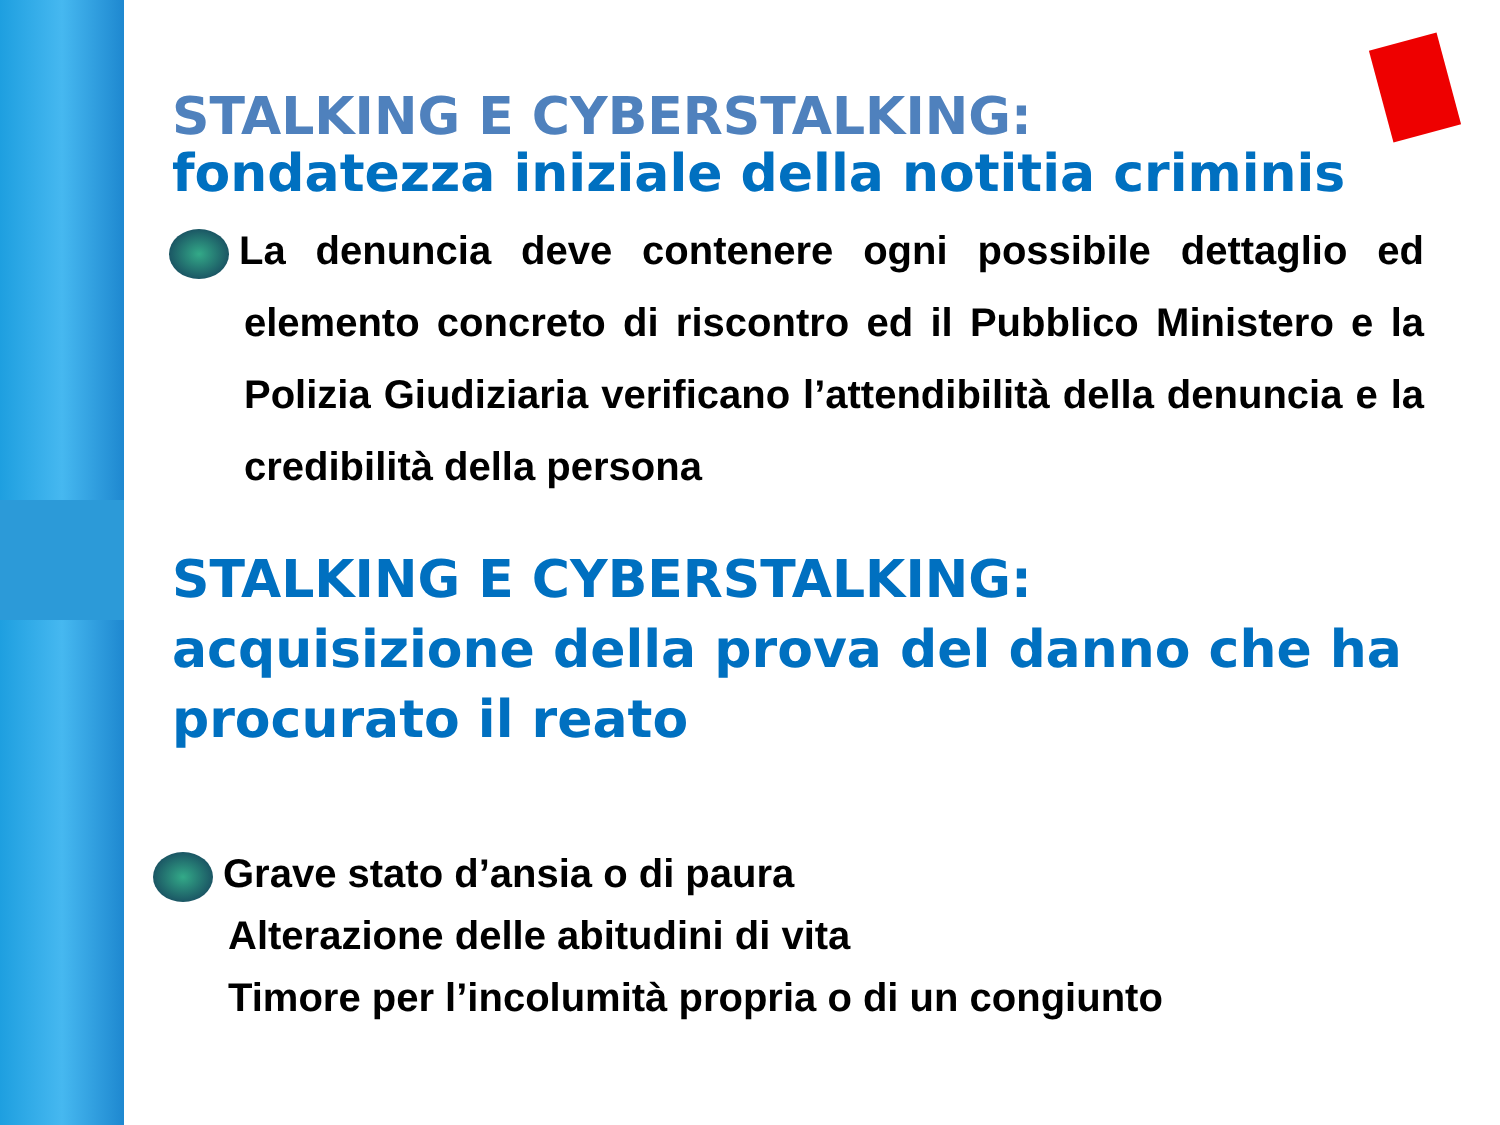STALKING E CYBERSTALKING:
fondatezza iniziale della notitia criminis
La denuncia deve contenere ogni possibile dettaglio ed elemento concreto di riscontro ed il Pubblico Ministero e la Polizia Giudiziaria verificano l’attendibilità della denuncia e la credibilità della persona
STALKING E CYBERSTALKING:
acquisizione della prova del danno che ha procurato il reato
Grave stato d’ansia o di paura
Alterazione delle abitudini di vita
Timore per l’incolumità propria o di un congiunto